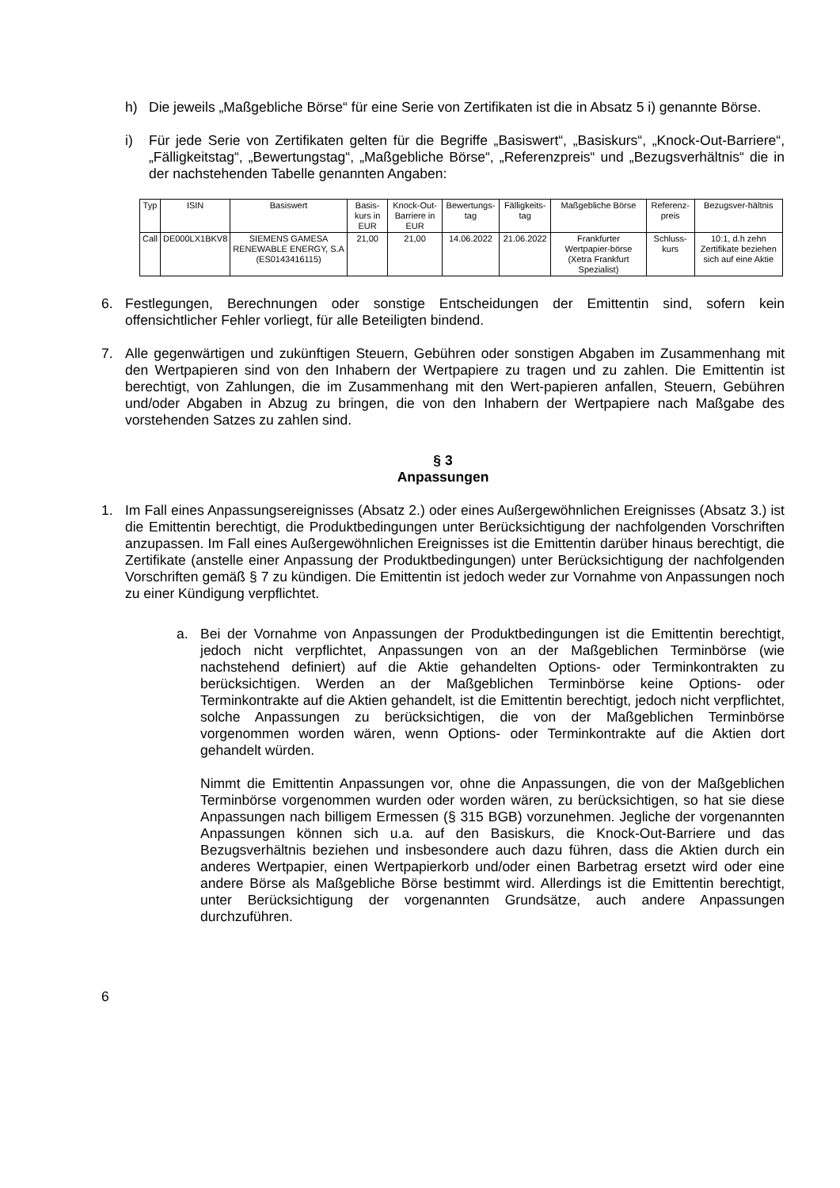h) Die jeweils „Maßgebliche Börse“ für eine Serie von Zertifikaten ist die in Absatz 5 i) genannte Börse.
i) Für jede Serie von Zertifikaten gelten für die Begriffe „Basiswert“, „Basiskurs“, „Knock-Out-Barriere“, „Fälligkeitstag“, „Bewertungstag“, „Maßgebliche Börse“, „Referenzpreis“ und „Bezugsverhältnis“ die in der nachstehenden Tabelle genannten Angaben:
| Typ | ISIN | Basiswert | Basis-kurs in EUR | Knock-Out-Barriere in EUR | Bewertungs-tag | Fälligkeits-tag | Maßgebliche Börse | Referenz-preis | Bezugsver-hältnis |
| --- | --- | --- | --- | --- | --- | --- | --- | --- | --- |
| Call | DE000LX1BKV8 | SIEMENS GAMESA RENEWABLE ENERGY, S.A (ES0143416115) | 21,00 | 21,00 | 14.06.2022 | 21.06.2022 | Frankfurter Wertpapier-börse (Xetra Frankfurt Spezialist) | Schluss-kurs | 10:1, d.h zehn Zertifikate beziehen sich auf eine Aktie |
6. Festlegungen, Berechnungen oder sonstige Entscheidungen der Emittentin sind, sofern kein offensichtlicher Fehler vorliegt, für alle Beteiligten bindend.
7. Alle gegenwärtigen und zukünftigen Steuern, Gebühren oder sonstigen Abgaben im Zusammenhang mit den Wertpapieren sind von den Inhabern der Wertpapiere zu tragen und zu zahlen. Die Emittentin ist berechtigt, von Zahlungen, die im Zusammenhang mit den Wert-papieren anfallen, Steuern, Gebühren und/oder Abgaben in Abzug zu bringen, die von den Inhabern der Wertpapiere nach Maßgabe des vorstehenden Satzes zu zahlen sind.
§ 3
Anpassungen
1. Im Fall eines Anpassungsereignisses (Absatz 2.) oder eines Außergewöhnlichen Ereignisses (Absatz 3.) ist die Emittentin berechtigt, die Produktbedingungen unter Berücksichtigung der nachfolgenden Vorschriften anzupassen. Im Fall eines Außergewöhnlichen Ereignisses ist die Emittentin darüber hinaus berechtigt, die Zertifikate (anstelle einer Anpassung der Produktbedingungen) unter Berücksichtigung der nachfolgenden Vorschriften gemäß § 7 zu kündigen. Die Emittentin ist jedoch weder zur Vornahme von Anpassungen noch zu einer Kündigung verpflichtet.
a. Bei der Vornahme von Anpassungen der Produktbedingungen ist die Emittentin berechtigt, jedoch nicht verpflichtet, Anpassungen von an der Maßgeblichen Terminbörse (wie nachstehend definiert) auf die Aktie gehandelten Options- oder Terminkontrakten zu berücksichtigen. Werden an der Maßgeblichen Terminbörse keine Options- oder Terminkontrakte auf die Aktien gehandelt, ist die Emittentin berechtigt, jedoch nicht verpflichtet, solche Anpassungen zu berücksichtigen, die von der Maßgeblichen Terminbörse vorgenommen worden wären, wenn Options- oder Terminkontrakte auf die Aktien dort gehandelt würden.
Nimmt die Emittentin Anpassungen vor, ohne die Anpassungen, die von der Maßgeblichen Terminbörse vorgenommen wurden oder worden wären, zu berücksichtigen, so hat sie diese Anpassungen nach billigem Ermessen (§ 315 BGB) vorzunehmen. Jegliche der vorgenannten Anpassungen können sich u.a. auf den Basiskurs, die Knock-Out-Barriere und das Bezugsverhältnis beziehen und insbesondere auch dazu führen, dass die Aktien durch ein anderes Wertpapier, einen Wertpapierkorb und/oder einen Barbetrag ersetzt wird oder eine andere Börse als Maßgebliche Börse bestimmt wird. Allerdings ist die Emittentin berechtigt, unter Berücksichtigung der vorgenannten Grundsätze, auch andere Anpassungen durchzuführen.
6